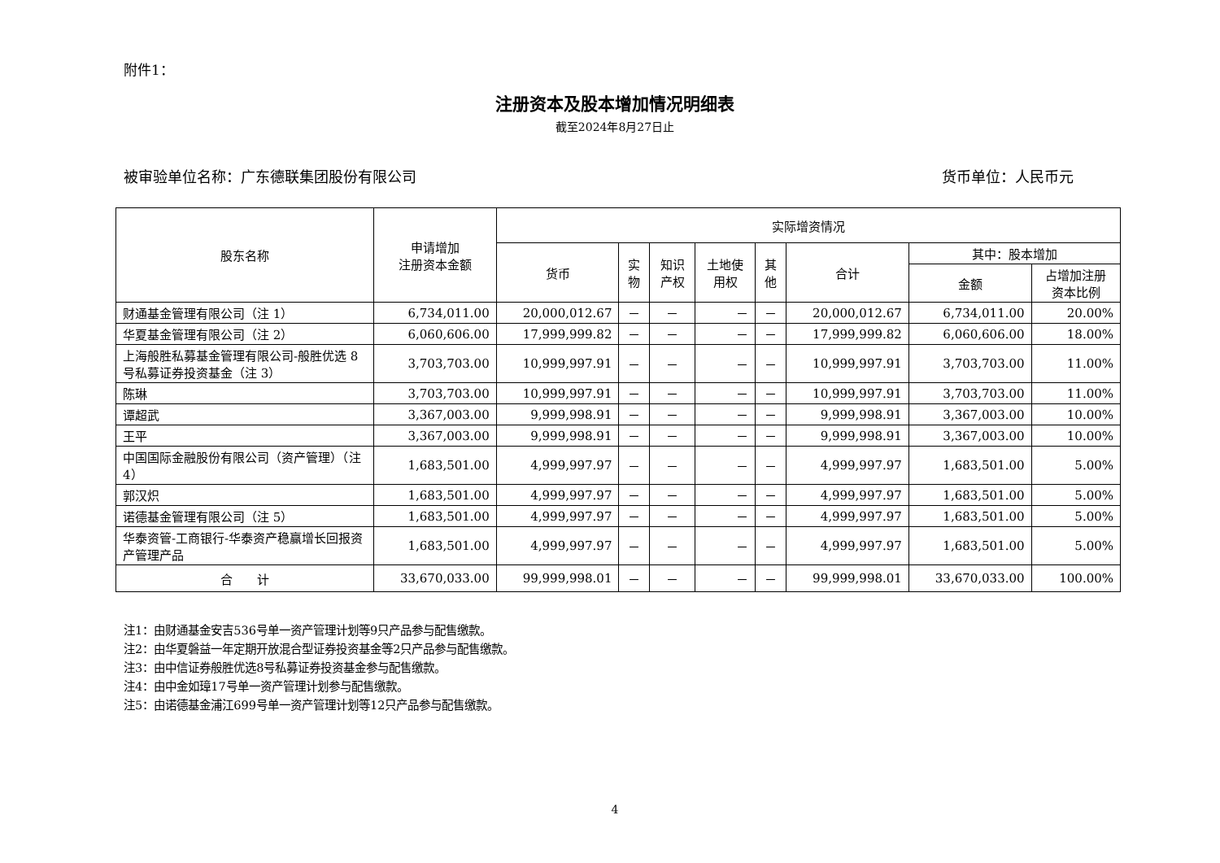附件1：
注册资本及股本增加情况明细表
截至2024年8月27日止
被审验单位名称：广东德联集团股份有限公司 货币单位：人民币元
| 股东名称 | 申请增加 注册资本金额 | 实际增资情况 | | | | | | | |
| --- | --- | --- | --- | --- | --- | --- | --- | --- | --- |
| | | 货币 | 实 物 | 知识 产权 | 土地使 用权 | 其 他 | 合计 | 其中：股本增加 | |
| | | | | | | | | 金额 | 占增加注册 资本比例 |
| 财通基金管理有限公司（注 1） | 6,734,011.00 | 20,000,012.67 | － | － | － | － | 20,000,012.67 | 6,734,011.00 | 20.00% |
| 华夏基金管理有限公司（注 2） | 6,060,606.00 | 17,999,999.82 | － | － | － | － | 17,999,999.82 | 6,060,606.00 | 18.00% |
| 上海般胜私募基金管理有限公司-般胜优选 8 号私募证券投资基金（注 3） | 3,703,703.00 | 10,999,997.91 | － | － | － | － | 10,999,997.91 | 3,703,703.00 | 11.00% |
| 陈琳 | 3,703,703.00 | 10,999,997.91 | － | － | － | － | 10,999,997.91 | 3,703,703.00 | 11.00% |
| 谭超武 | 3,367,003.00 | 9,999,998.91 | － | － | － | － | 9,999,998.91 | 3,367,003.00 | 10.00% |
| 王平 | 3,367,003.00 | 9,999,998.91 | － | － | － | － | 9,999,998.91 | 3,367,003.00 | 10.00% |
| 中国国际金融股份有限公司（资产管理）（注 4） | 1,683,501.00 | 4,999,997.97 | － | － | － | － | 4,999,997.97 | 1,683,501.00 | 5.00% |
| 郭汉炽 | 1,683,501.00 | 4,999,997.97 | － | － | － | － | 4,999,997.97 | 1,683,501.00 | 5.00% |
| 诺德基金管理有限公司（注 5） | 1,683,501.00 | 4,999,997.97 | － | － | － | － | 4,999,997.97 | 1,683,501.00 | 5.00% |
| 华泰资管-工商银行-华泰资产稳赢增长回报资产管理产品 | 1,683,501.00 | 4,999,997.97 | － | － | － | － | 4,999,997.97 | 1,683,501.00 | 5.00% |
| 合 计 | 33,670,033.00 | 99,999,998.01 | － | － | － | － | 99,999,998.01 | 33,670,033.00 | 100.00% |
注1：由财通基金安吉536号单一资产管理计划等9只产品参与配售缴款。
注2：由华夏磐益一年定期开放混合型证券投资基金等2只产品参与配售缴款。
注3：由中信证券般胜优选8号私募证券投资基金参与配售缴款。
注4：由中金如璋17号单一资产管理计划参与配售缴款。
注5：由诺德基金浦江699号单一资产管理计划等12只产品参与配售缴款。
4